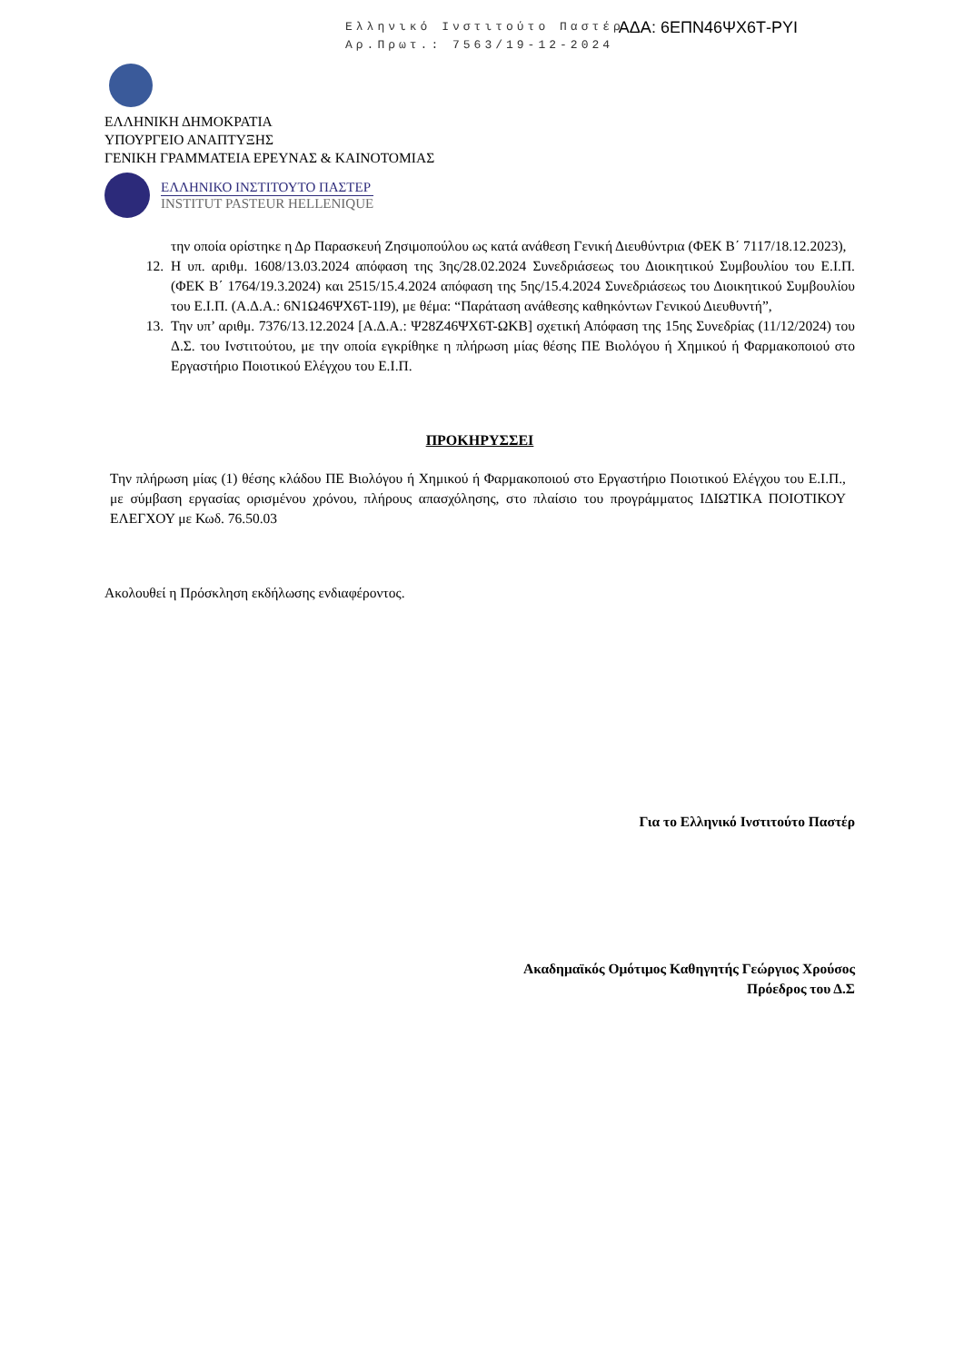Ελληνικό Ινστιτούτο Παστέρ
Αρ.Πρωτ.: 7563/19-12-2024
ΑΔΑ: 6ΕΠΝ46ΨΧ6Τ-ΡΥΙ
ΕΛΛΗΝΙΚΗ ΔΗΜΟΚΡΑΤΙΑ
ΥΠΟΥΡΓΕΙΟ ΑΝΑΠΤΥΞΗΣ
ΓΕΝΙΚΗ ΓΡΑΜΜΑΤΕΙΑ ΕΡΕΥΝΑΣ & ΚΑΙΝΟΤΟΜΙΑΣ
ΕΛΛΗΝΙΚΟ ΙΝΣΤΙΤΟΥΤΟ ΠΑΣΤΕΡ
INSTITUT PASTEUR HELLENIQUE
την οποία ορίστηκε η Δρ Παρασκευή Ζησιμοπούλου ως κατά ανάθεση Γενική Διευθύντρια (ΦΕΚ Β΄ 7117/18.12.2023),
12. Η υπ. αριθμ. 1608/13.03.2024 απόφαση της 3ης/28.02.2024 Συνεδριάσεως του Διοικητικού Συμβουλίου του Ε.Ι.Π. (ΦΕΚ Β΄ 1764/19.3.2024) και 2515/15.4.2024 απόφαση της 5ης/15.4.2024 Συνεδριάσεως του Διοικητικού Συμβουλίου του Ε.Ι.Π. (Α.Δ.Α.: 6Ν1Ω46ΨΧ6Τ-1Ι9), με θέμα: “Παράταση ανάθεσης καθηκόντων Γενικού Διευθυντή”,
13. Την υπ’ αριθμ. 7376/13.12.2024 [Α.Δ.Α.: Ψ28Ζ46ΨΧ6Τ-ΩΚΒ] σχετική Απόφαση της 15ης Συνεδρίας (11/12/2024) του Δ.Σ. του Ινστιτούτου, με την οποία εγκρίθηκε η πλήρωση μίας θέσης ΠΕ Βιολόγου ή Χημικού ή Φαρμακοποιού στο Εργαστήριο Ποιοτικού Ελέγχου του Ε.Ι.Π.
ΠΡΟΚΗΡΥΣΣΕΙ
Την πλήρωση μίας (1) θέσης κλάδου ΠΕ Βιολόγου ή Χημικού ή Φαρμακοποιού στο Εργαστήριο Ποιοτικού Ελέγχου του Ε.Ι.Π., με σύμβαση εργασίας ορισμένου χρόνου, πλήρους απασχόλησης, στο πλαίσιο του προγράμματος ΙΔΙΩΤΙΚΑ ΠΟΙΟΤΙΚΟΥ ΕΛΕΓΧΟΥ με Κωδ. 76.50.03
Ακολουθεί η Πρόσκληση εκδήλωσης ενδιαφέροντος.
Για το Ελληνικό Ινστιτούτο Παστέρ
Ακαδημαϊκός Ομότιμος Καθηγητής Γεώργιος Χρούσος
Πρόεδρος του Δ.Σ